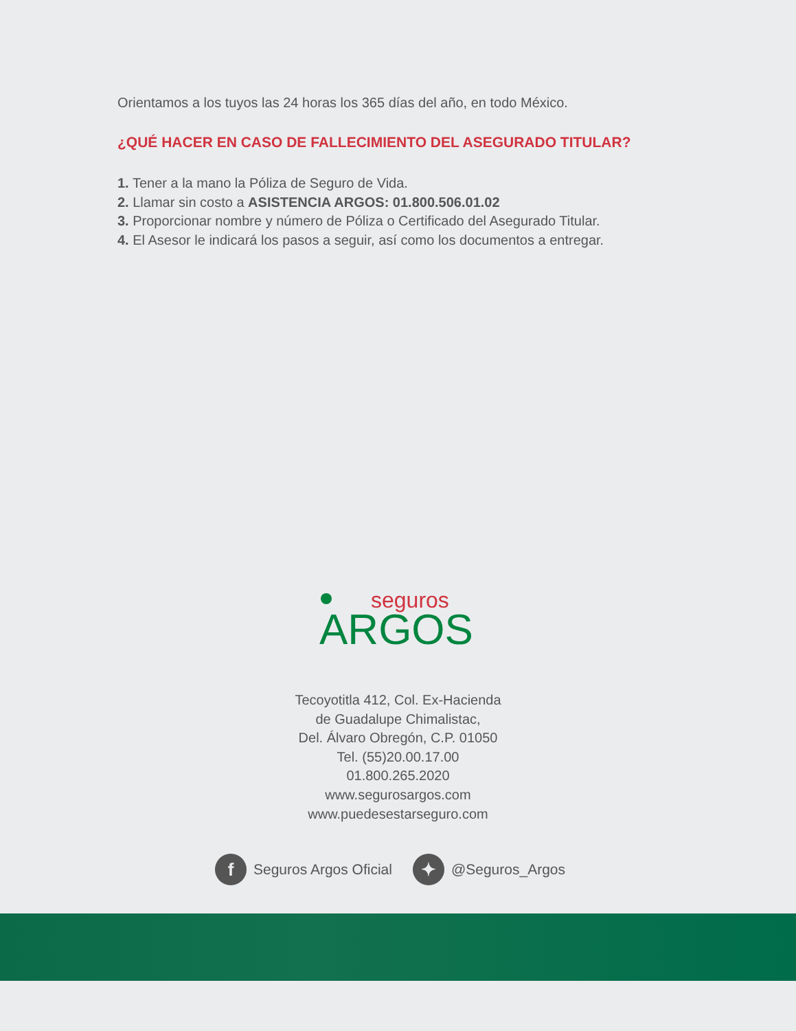Orientamos a los tuyos las 24 horas los 365 días del año, en todo México.
¿QUÉ HACER EN CASO DE FALLECIMIENTO DEL ASEGURADO TITULAR?
1. Tener a la mano la Póliza de Seguro de Vida.
2. Llamar sin costo a ASISTENCIA ARGOS: 01.800.506.01.02
3. Proporcionar nombre y número de Póliza o Certificado del Asegurado Titular.
4. El Asesor le indicará los pasos a seguir, así como los documentos a entregar.
seguros
ARGOS
Tecoyotitla 412, Col. Ex-Hacienda
de Guadalupe Chimalistac,
Del. Álvaro Obregón, C.P. 01050
Tel. (55)20.00.17.00
01.800.265.2020
www.segurosargos.com
www.puedesestarseguro.com
f
Seguros Argos Oficial
✦
@Seguros_Argos